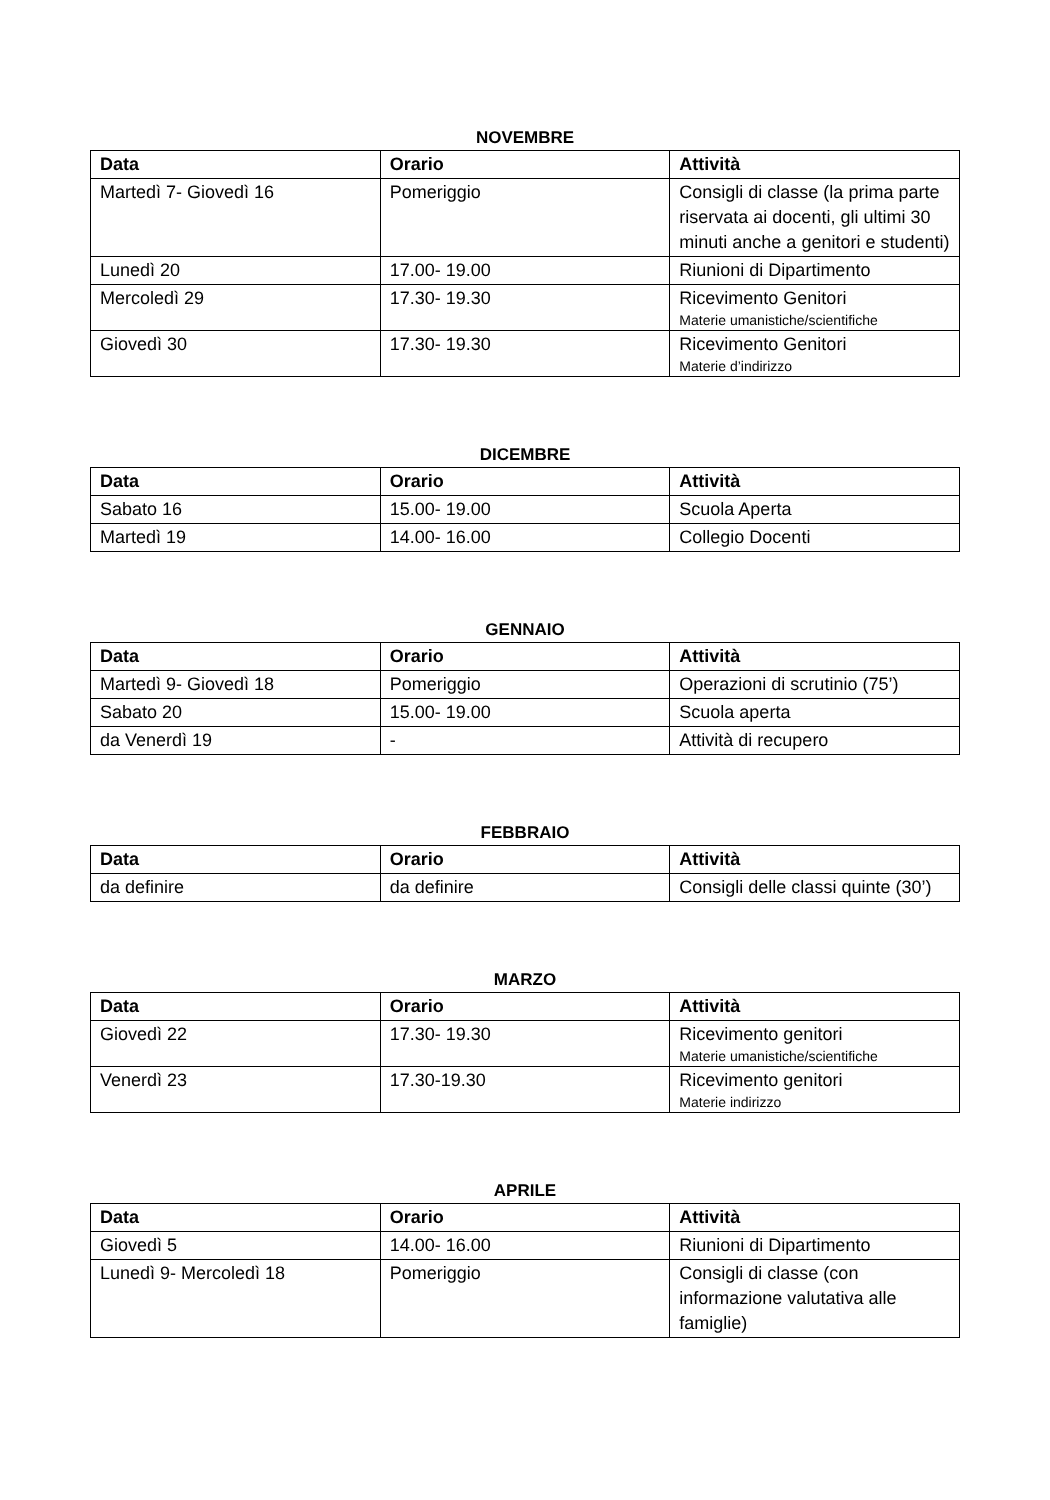NOVEMBRE
| Data | Orario | Attività |
| --- | --- | --- |
| Martedì 7- Giovedì 16 | Pomeriggio | Consigli di classe (la prima parte riservata ai docenti, gli ultimi 30 minuti anche a genitori e studenti) |
| Lunedì 20 | 17.00- 19.00 | Riunioni di Dipartimento |
| Mercoledì 29 | 17.30- 19.30 | Ricevimento Genitori Materie umanistiche/scientifiche |
| Giovedì 30 | 17.30- 19.30 | Ricevimento Genitori Materie d’indirizzo |
DICEMBRE
| Data | Orario | Attività |
| --- | --- | --- |
| Sabato 16 | 15.00- 19.00 | Scuola Aperta |
| Martedì 19 | 14.00- 16.00 | Collegio Docenti |
GENNAIO
| Data | Orario | Attività |
| --- | --- | --- |
| Martedì 9- Giovedì 18 | Pomeriggio | Operazioni di scrutinio (75’) |
| Sabato 20 | 15.00- 19.00 | Scuola aperta |
| da Venerdì 19 | - | Attività di recupero |
FEBBRAIO
| Data | Orario | Attività |
| --- | --- | --- |
| da definire | da definire | Consigli delle classi quinte (30’) |
MARZO
| Data | Orario | Attività |
| --- | --- | --- |
| Giovedì 22 | 17.30- 19.30 | Ricevimento genitori Materie umanistiche/scientifiche |
| Venerdì 23 | 17.30-19.30 | Ricevimento genitori Materie indirizzo |
APRILE
| Data | Orario | Attività |
| --- | --- | --- |
| Giovedì 5 | 14.00- 16.00 | Riunioni di Dipartimento |
| Lunedì 9- Mercoledì 18 | Pomeriggio | Consigli di classe (con informazione valutativa alle famiglie) |